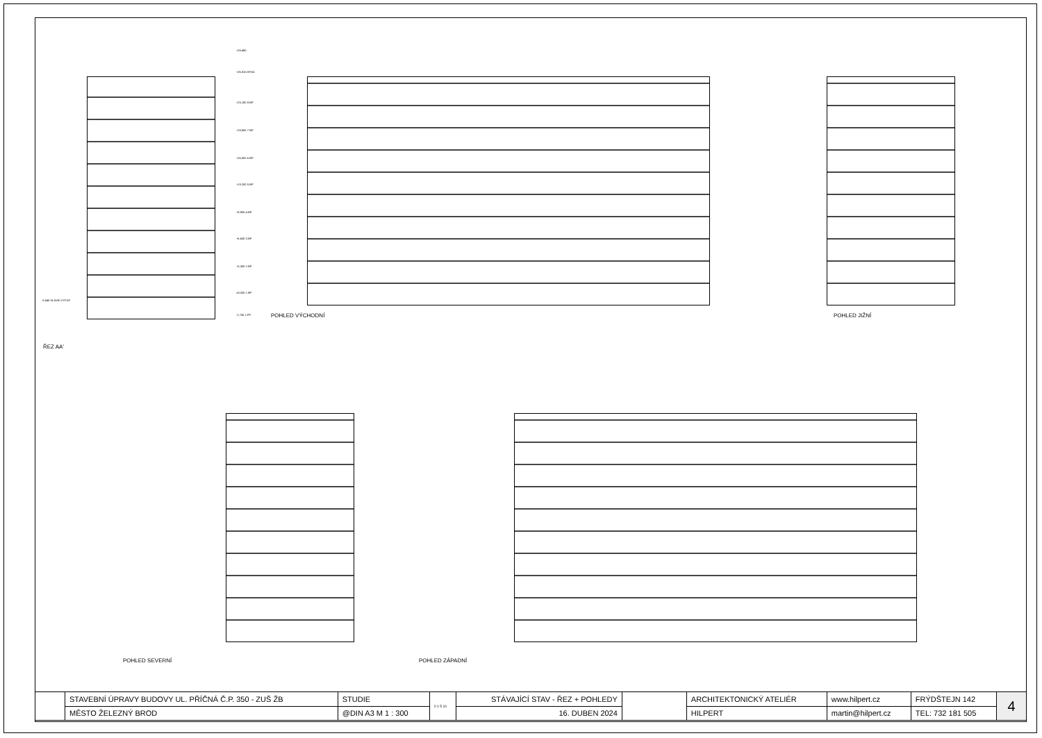+29,490
+26,810 ATIKA
+23,100 8.NP
+19,800 7.NP
+16,500 6.NP
+13,200 5.NP
+9,900 4.NP
+6,600 3.NP
+3,300 2.NP
±0,000 1.NP
-0,640 HLAVNÍ VSTUP
-2,750 1.PP
ŘEZ AA'
POHLED VÝCHODNÍ POHLED JIŽNÍ
POHLED SEVERNÍ POHLED ZÁPADNÍ
| | STAVEBNÍ ÚPRAVY BUDOVY UL. PŘÍČNÁ Č.P. 350 - ZUŠ ŽB | STUDIE | 0 1 5 10 | STÁVAJÍCÍ STAV - ŘEZ + POHLEDY | | ARCHITEKTONICKÝ ATELIÉR | www.hilpert.cz | FRÝDŠTEJN 142 | 4 |
| | MĚSTO ŽELEZNÝ BROD | @DIN A3 M 1 : 300 | | 16. DUBEN 2024 | | HILPERT | martin@hilpert.cz | TEL: 732 181 505 | |